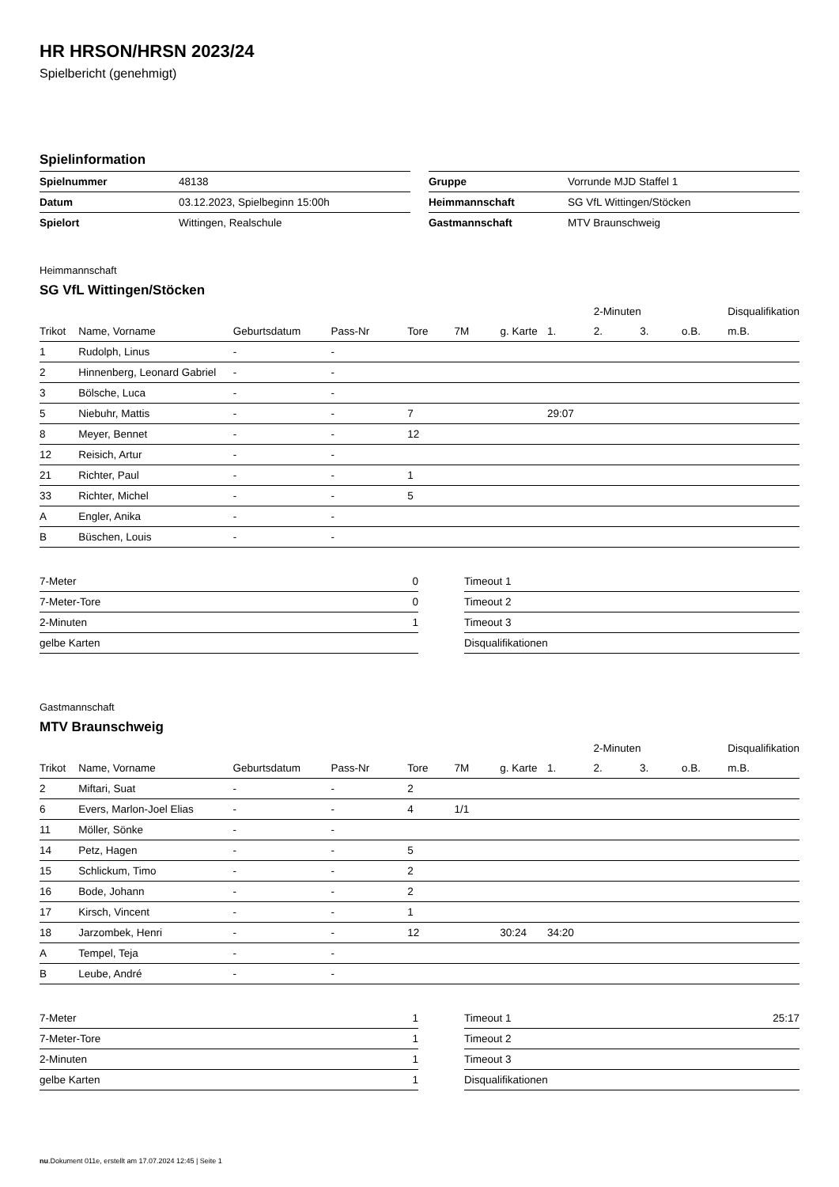HR HRSON/HRSN 2023/24
Spielbericht (genehmigt)
Spielinformation
| Spielnummer | 48138 |
| Datum | 03.12.2023, Spielbeginn 15:00h |
| Spielort | Wittingen, Realschule |
| Gruppe | Vorrunde MJD Staffel 1 |
| Heimmannschaft | SG VfL Wittingen/Stöcken |
| Gastmannschaft | MTV Braunschweig |
Heimmannschaft
SG VfL Wittingen/Stöcken
| | | | | | | | | 2-Minuten | | | Disqualifikation |
| --- | --- | --- | --- | --- | --- | --- | --- | --- | --- | --- | --- |
| Trikot | Name, Vorname | Geburtsdatum | Pass-Nr | Tore | 7M | g. Karte | 1. | 2. | 3. | o.B. | m.B. |
| 1 | Rudolph, Linus | - | - | | | | | | | | |
| 2 | Hinnenberg, Leonard Gabriel | - | - | | | | | | | | |
| 3 | Bölsche, Luca | - | - | | | | | | | | |
| 5 | Niebuhr, Mattis | - | - | 7 | | | 29:07 | | | | |
| 8 | Meyer, Bennet | - | - | 12 | | | | | | | |
| 12 | Reisich, Artur | - | - | | | | | | | | |
| 21 | Richter, Paul | - | - | 1 | | | | | | | |
| 33 | Richter, Michel | - | - | 5 | | | | | | | |
| A | Engler, Anika | - | - | | | | | | | | |
| B | Büschen, Louis | - | - | | | | | | | | |
| 7-Meter | 0 |
| 7-Meter-Tore | 0 |
| 2-Minuten | 1 |
| gelbe Karten | |
| Timeout 1 | |
| Timeout 2 | |
| Timeout 3 | |
| Disqualifikationen | |
Gastmannschaft
MTV Braunschweig
| | | | | | | | | 2-Minuten | | | Disqualifikation |
| --- | --- | --- | --- | --- | --- | --- | --- | --- | --- | --- | --- |
| Trikot | Name, Vorname | Geburtsdatum | Pass-Nr | Tore | 7M | g. Karte | 1. | 2. | 3. | o.B. | m.B. |
| 2 | Miftari, Suat | - | - | 2 | | | | | | | |
| 6 | Evers, Marlon-Joel Elias | - | - | 4 | 1/1 | | | | | | |
| 11 | Möller, Sönke | - | - | | | | | | | | |
| 14 | Petz, Hagen | - | - | 5 | | | | | | | |
| 15 | Schlickum, Timo | - | - | 2 | | | | | | | |
| 16 | Bode, Johann | - | - | 2 | | | | | | | |
| 17 | Kirsch, Vincent | - | - | 1 | | | | | | | |
| 18 | Jarzombek, Henri | - | - | 12 | | 30:24 | 34:20 | | | | |
| A | Tempel, Teja | - | - | | | | | | | | |
| B | Leube, André | - | - | | | | | | | | |
| 7-Meter | 1 |
| 7-Meter-Tore | 1 |
| 2-Minuten | 1 |
| gelbe Karten | 1 |
| Timeout 1 | 25:17 |
| Timeout 2 | |
| Timeout 3 | |
| Disqualifikationen | |
nu.Dokument 011e, erstellt am 17.07.2024 12:45 | Seite 1